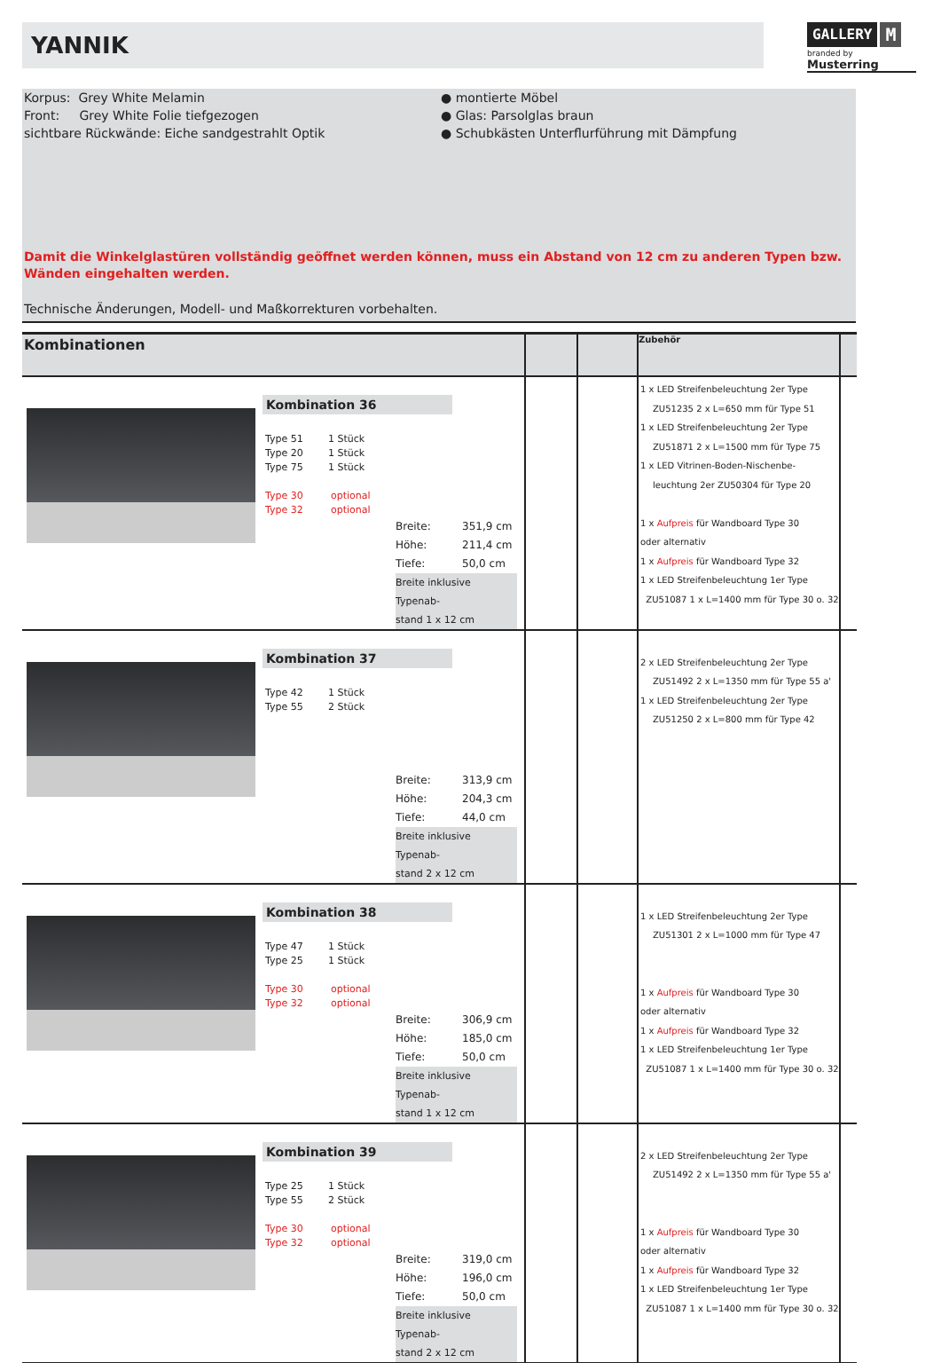YANNIK
GALLERY M
branded by Musterring
Korpus: Grey White Melamin
Front: Grey White Folie tiefgezogen
sichtbare Rückwände: Eiche sandgestrahlt Optik
● montierte Möbel
● Glas: Parsolglas braun
● Schubkästen Unterflurführung mit Dämpfung
Damit die Winkelglastüren vollständig geöffnet werden können, muss ein Abstand von 12 cm zu anderen Typen bzw. Wänden eingehalten werden.
Technische Änderungen, Modell- und Maßkorrekturen vorbehalten.
| Kombinationen | | | Zubehör | |
| --- | --- | --- | --- | --- |
| Kombination 36 Type 51 1 Stück Type 20 1 Stück Type 75 1 Stück Type 30 optional Type 32 optional Breite: 351,9 cm Höhe: 211,4 cm Tiefe: 50,0 cm Breite inklusive Typenab- stand 1 x 12 cm | | | 1 x LED Streifenbeleuchtung 2er Type ZU51235 2 x L=650 mm für Type 51 1 x LED Streifenbeleuchtung 2er Type ZU51871 2 x L=1500 mm für Type 75 1 x LED Vitrinen-Boden-Nischenbe- leuchtung 2er ZU50304 für Type 20 1 x Aufpreis für Wandboard Type 30 oder alternativ 1 x Aufpreis für Wandboard Type 32 1 x LED Streifenbeleuchtung 1er Type ZU51087 1 x L=1400 mm für Type 30 o. 32 | |
| Kombination 37 Type 42 1 Stück Type 55 2 Stück Breite: 313,9 cm Höhe: 204,3 cm Tiefe: 44,0 cm Breite inklusive Typenab- stand 2 x 12 cm | | | 2 x LED Streifenbeleuchtung 2er Type ZU51492 2 x L=1350 mm für Type 55 a' 1 x LED Streifenbeleuchtung 2er Type ZU51250 2 x L=800 mm für Type 42 | |
| Kombination 38 Type 47 1 Stück Type 25 1 Stück Type 30 optional Type 32 optional Breite: 306,9 cm Höhe: 185,0 cm Tiefe: 50,0 cm Breite inklusive Typenab- stand 1 x 12 cm | | | 1 x LED Streifenbeleuchtung 2er Type ZU51301 2 x L=1000 mm für Type 47 1 x Aufpreis für Wandboard Type 30 oder alternativ 1 x Aufpreis für Wandboard Type 32 1 x LED Streifenbeleuchtung 1er Type ZU51087 1 x L=1400 mm für Type 30 o. 32 | |
| Kombination 39 Type 25 1 Stück Type 55 2 Stück Type 30 optional Type 32 optional Breite: 319,0 cm Höhe: 196,0 cm Tiefe: 50,0 cm Breite inklusive Typenab- stand 2 x 12 cm | | | 2 x LED Streifenbeleuchtung 2er Type ZU51492 2 x L=1350 mm für Type 55 a' 1 x Aufpreis für Wandboard Type 30 oder alternativ 1 x Aufpreis für Wandboard Type 32 1 x LED Streifenbeleuchtung 1er Type ZU51087 1 x L=1400 mm für Type 30 o. 32 | |